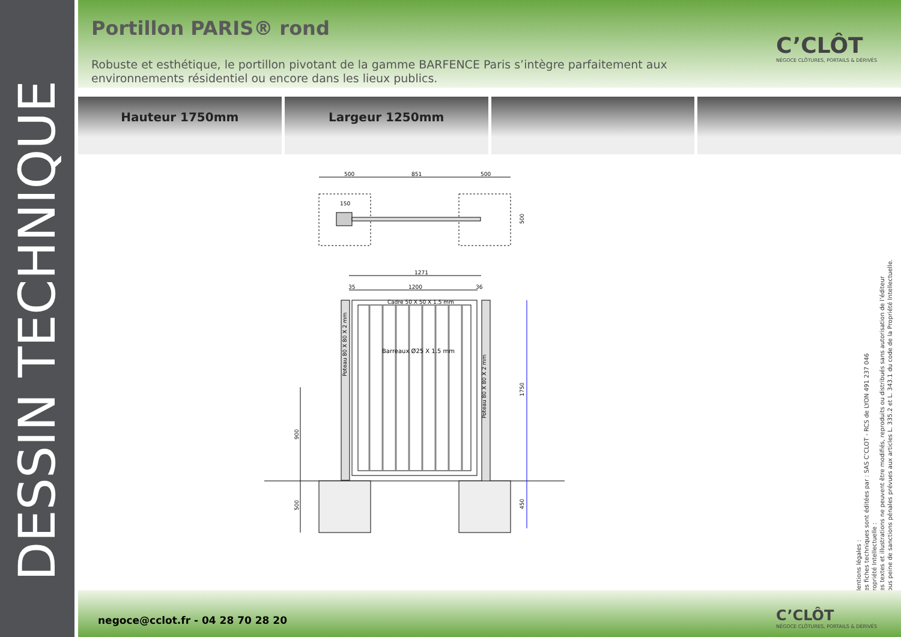DESSIN TECHNIQUE
Portillon PARIS® rond
Robuste et esthétique, le portillon pivotant de la gamme BARFENCE Paris s’intègre parfaitement aux environnements résidentiel ou encore dans les lieux publics.
C’CLÔT
NÉGOCE CLÔTURES, PORTAILS & DÉRIVÉS
Hauteur 1750mm Largeur 1250mm
500
851
500
150
1271
1200
35
36
Cadre 50 X 50 X 1.5 mm
Barreaux Ø25 X 1.5 mm
Poteau 80 X 80 X 2 mm
Poteau 80 X 80 X 2 mm
1750
900
500
450
500
Mentions légales :
Les fiches techniques sont éditées par : SAS C’CLOT - RCS de LYON 491 237 046
Propriété Intellectuelle :
Les textes et illustrations ne peuvent être modifiés, reproduits ou distribués sans autorisation de l’éditeur
sous peine de sanctions pénales prévues aux articles L. 335.2 et L. 343.1 du code de la Propriété Intellectuelle.
negoce@cclot.fr - 04 28 70 28 20
C’CLÔT
NÉGOCE CLÔTURES, PORTAILS & DÉRIVÉS